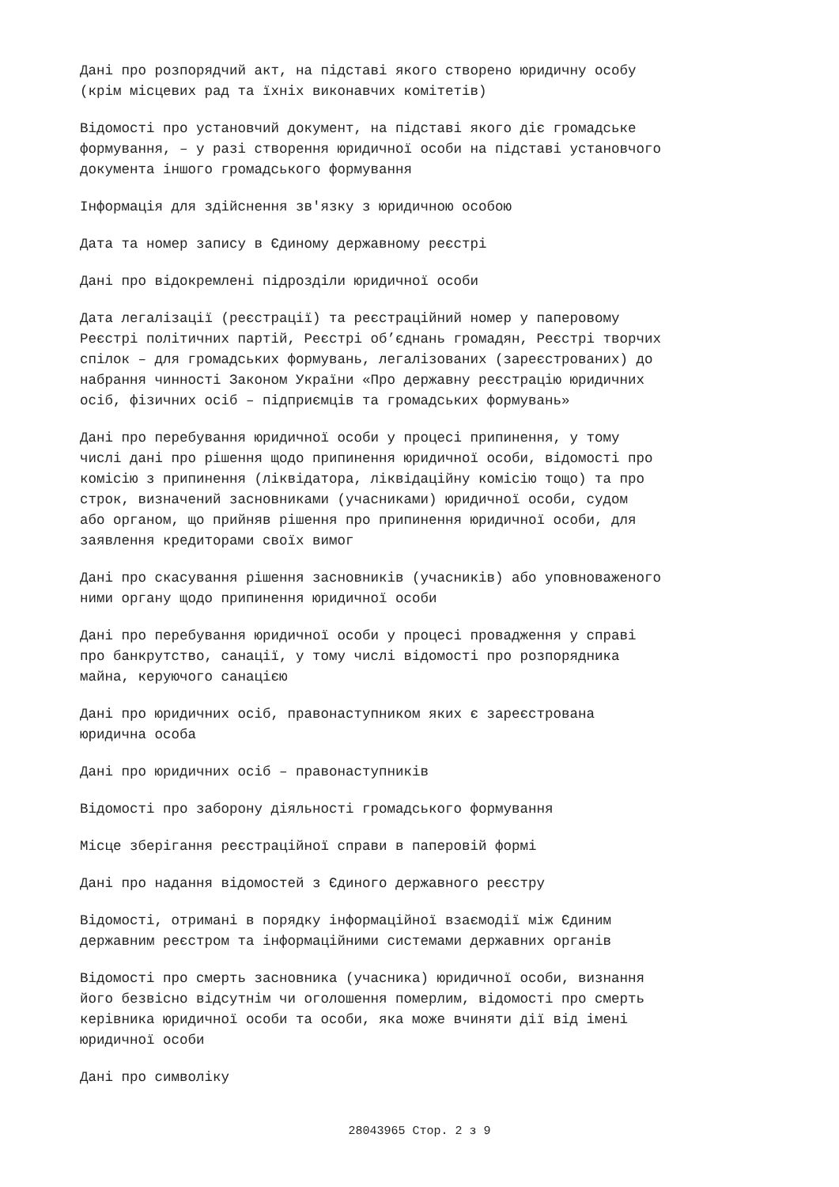Дані про розпорядчий акт, на підставі якого створено юридичну особу
(крім місцевих рад та їхніх виконавчих комітетів)
Відомості про установчий документ, на підставі якого діє громадське
формування, – у разі створення юридичної особи на підставі установчого
документа іншого громадського формування
Інформація для здійснення зв'язку з юридичною особою
Дата та номер запису в Єдиному державному реєстрі
Дані про відокремлені підрозділи юридичної особи
Дата легалізації (реєстрації) та реєстраційний номер у паперовому
Реєстрі політичних партій, Реєстрі об’єднань громадян, Реєстрі творчих
спілок – для громадських формувань, легалізованих (зареєстрованих) до
набрання чинності Законом України «Про державну реєстрацію юридичних
осіб, фізичних осіб – підприємців та громадських формувань»
Дані про перебування юридичної особи у процесі припинення, у тому
числі дані про рішення щодо припинення юридичної особи, відомості про
комісію з припинення (ліквідатора, ліквідаційну комісію тощо) та про
строк, визначений засновниками (учасниками) юридичної особи, судом
або органом, що прийняв рішення про припинення юридичної особи, для
заявлення кредиторами своїх вимог
Дані про скасування рішення засновників (учасників) або уповноваженого
ними органу щодо припинення юридичної особи
Дані про перебування юридичної особи у процесі провадження у справі
про банкрутство, санації, у тому числі відомості про розпорядника
майна, керуючого санацією
Дані про юридичних осіб, правонаступником яких є зареєстрована
юридична особа
Дані про юридичних осіб – правонаступників
Відомості про заборону діяльності громадського формування
Місце зберігання реєстраційної справи в паперовій формі
Дані про надання відомостей з Єдиного державного реєстру
Відомості, отримані в порядку інформаційної взаємодії між Єдиним
державним реєстром та інформаційними системами державних органів
Відомості про смерть засновника (учасника) юридичної особи, визнання
його безвісно відсутнім чи оголошення померлим, відомості про смерть
керівника юридичної особи та особи, яка може вчиняти дії від імені
юридичної особи
Дані про символіку
28043965 Стор. 2 з 9